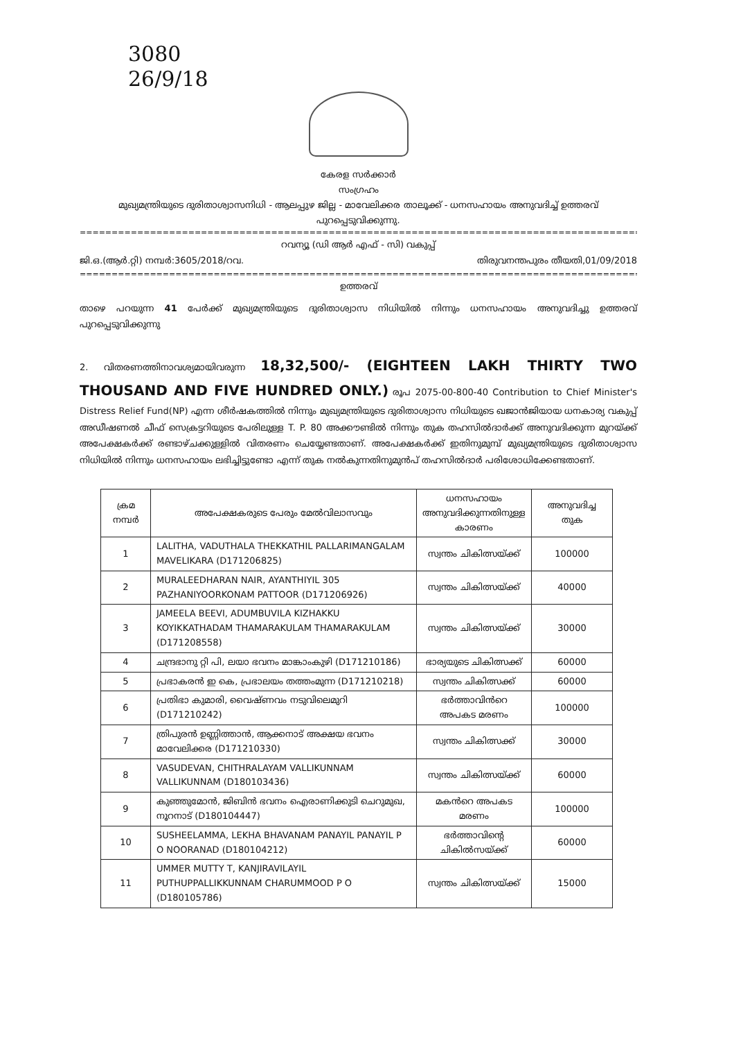3080
26/9/18
കേരള സർക്കാർ
സംഗ്രഹം
മുഖ്യമന്ത്രിയുടെ ദുരിതാശ്വാസനിധി - ആലപ്പുഴ ജില്ല - മാവേലിക്കര താലൂക്ക് - ധനസഹായം അനുവദിച്ച് ഉത്തരവ് പുറപ്പെടുവിക്കുന്നു.
==========================================================================================
റവന്യൂ (ഡി ആർ എഫ് - സി) വകുപ്പ്
ജി.ഒ.(ആർ.റ്റി) നമ്പർ:3605/2018/റവ. തിരുവനന്തപുരം തീയതി,01/09/2018
==========================================================================================
ഉത്തരവ്
താഴെ പറയുന്ന 41 പേർക്ക് മുഖ്യമന്ത്രിയുടെ ദുരിതാശ്വാസ നിധിയിൽ നിന്നും ധനസഹായം അനുവദിച്ചു ഉത്തരവ് പുറപ്പെടുവിക്കുന്നു
2. വിതരണത്തിനാവശ്യമായിവരുന്ന 18,32,500/- (EIGHTEEN LAKH THIRTY TWO THOUSAND AND FIVE HUNDRED ONLY.) രൂപ 2075-00-800-40 Contribution to Chief Minister's Distress Relief Fund(NP) എന്ന ശീർഷകത്തിൽ നിന്നും മുഖ്യമന്ത്രിയുടെ ദുരിതാശ്വാസ നിധിയുടെ ഖജാൻജിയായ ധനകാര്യ വകുപ്പ് അഡീഷണൽ ചീഫ് സെക്രട്ടറിയുടെ പേരിലുള്ള T. P. 80 അക്കൗണ്ടിൽ നിന്നും തുക തഹസിൽദാർക്ക് അനുവദിക്കുന്ന മുറയ്ക്ക് അപേക്ഷകർക്ക് രണ്ടാഴ്ചക്കുള്ളിൽ വിതരണം ചെയ്യേണ്ടതാണ്. അപേക്ഷകർക്ക് ഇതിനുമുമ്പ് മുഖ്യമന്ത്രിയുടെ ദുരിതാശ്വാസ നിധിയിൽ നിന്നും ധനസഹായം ലഭിച്ചിട്ടുണ്ടോ എന്ന് തുക നൽകുന്നതിനുമുൻപ് തഹസിൽദാർ പരിശോധിക്കേണ്ടതാണ്.
| ക്രമ നമ്പർ | അപേക്ഷകരുടെ പേരും മേൽവിലാസവും | ധനസഹായം അനുവദിക്കുന്നതിനുള്ള കാരണം | അനുവദിച്ച തുക |
| --- | --- | --- | --- |
| 1 | LALITHA, VADUTHALA THEKKATHIL PALLARIMANGALAM MAVELIKARA (D171206825) | സ്വന്തം ചികിത്സയ്ക്ക് | 100000 |
| 2 | MURALEEDHARAN NAIR, AYANTHIYIL 305 PAZHANIYOORKONAM PATTOOR (D171206926) | സ്വന്തം ചികിത്സയ്ക്ക് | 40000 |
| 3 | JAMEELA BEEVI, ADUMBUVILA KIZHAKKU KOYIKKATHADAM THAMARAKULAM THAMARAKULAM (D171208558) | സ്വന്തം ചികിത്സയ്ക്ക് | 30000 |
| 4 | ചന്ദ്രഭാനു റ്റി പി, ലയാ ഭവനം മാങ്കാംകുഴി (D171210186) | ഭാര്യയുടെ ചികിത്സക്ക് | 60000 |
| 5 | പ്രഭാകരൻ ഇ കെ, പ്രഭാലയം തത്തംമുന്ന (D171210218) | സ്വന്തം ചികിത്സക്ക് | 60000 |
| 6 | പ്രതിഭാ കുമാരി, വൈഷ്ണവം നടുവിലെമുറി (D171210242) | ഭർത്താവിൻറെ അപകട മരണം | 100000 |
| 7 | ത്രിപുരൻ ഉണ്ണിത്താൻ, ആക്കനാട് അക്ഷയ ഭവനം മാവേലിക്കര (D171210330) | സ്വന്തം ചികിത്സക്ക് | 30000 |
| 8 | VASUDEVAN, CHITHRALAYAM VALLIKUNNAM VALLIKUNNAM (D180103436) | സ്വന്തം ചികിത്സയ്ക്ക് | 60000 |
| 9 | കുഞ്ഞുമോൻ, ജിബിൻ ഭവനം ഐരാണിക്കുടി ചെറുമുഖ, നൂറനാട് (D180104447) | മകൻറെ അപകട മരണം | 100000 |
| 10 | SUSHEELAMMA, LEKHA BHAVANAM PANAYIL PANAYIL P O NOORANAD (D180104212) | ഭർത്താവിന്റെ ചികിൽസയ്ക്ക് | 60000 |
| 11 | UMMER MUTTY T, KANJIRAVILAYIL PUTHUPPALLIKKUNNAM CHARUMMOOD P O (D180105786) | സ്വന്തം ചികിത്സയ്ക്ക് | 15000 |